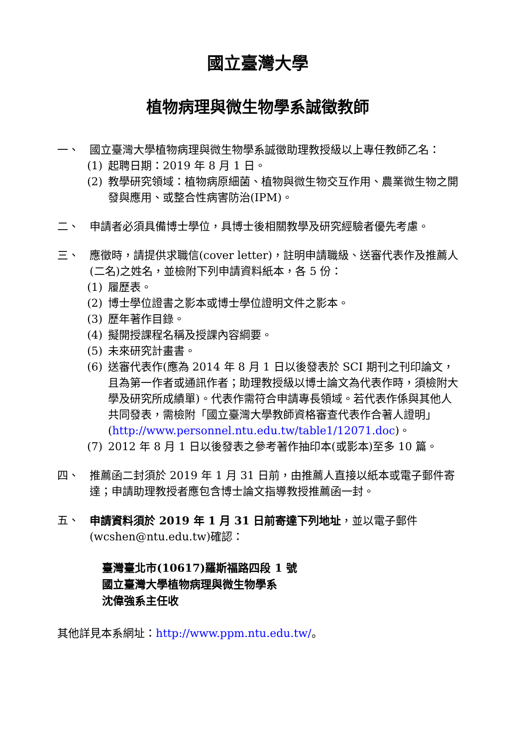國立臺灣大學
植物病理與微生物學系誠徵教師
一、 國立臺灣大學植物病理與微生物學系誠徵助理教授級以上專任教師乙名：
(1) 起聘日期：2019 年 8 月 1 日。
(2) 教學研究領域：植物病原細菌、植物與微生物交互作用、農業微生物之開發與應用、或整合性病害防治(IPM)。
二、 申請者必須具備博士學位，具博士後相關教學及研究經驗者優先考慮。
三、 應徵時，請提供求職信(cover letter)，註明申請職級、送審代表作及推薦人(二名)之姓名，並檢附下列申請資料紙本，各 5 份：
(1) 履歷表。
(2) 博士學位證書之影本或博士學位證明文件之影本。
(3) 歷年著作目錄。
(4) 擬開授課程名稱及授課內容綱要。
(5) 未來研究計畫書。
(6) 送審代表作(應為 2014 年 8 月 1 日以後發表於 SCI 期刊之刊印論文，且為第一作者或通訊作者；助理教授級以博士論文為代表作時，須檢附大學及研究所成績單)。代表作需符合申請專長領域。若代表作係與其他人共同發表，需檢附「國立臺灣大學教師資格審查代表作合著人證明」(http://www.personnel.ntu.edu.tw/table1/12071.doc)。
(7) 2012 年 8 月 1 日以後發表之參考著作抽印本(或影本)至多 10 篇。
四、 推薦函二封須於 2019 年 1 月 31 日前，由推薦人直接以紙本或電子郵件寄達；申請助理教授者應包含博士論文指導教授推薦函一封。
五、 申請資料須於 2019 年 1 月 31 日前寄達下列地址，並以電子郵件(wcshen@ntu.edu.tw)確認：
臺灣臺北市(10617)羅斯福路四段 1 號
國立臺灣大學植物病理與微生物學系
沈偉強系主任收
其他詳見本系網址：http://www.ppm.ntu.edu.tw/。